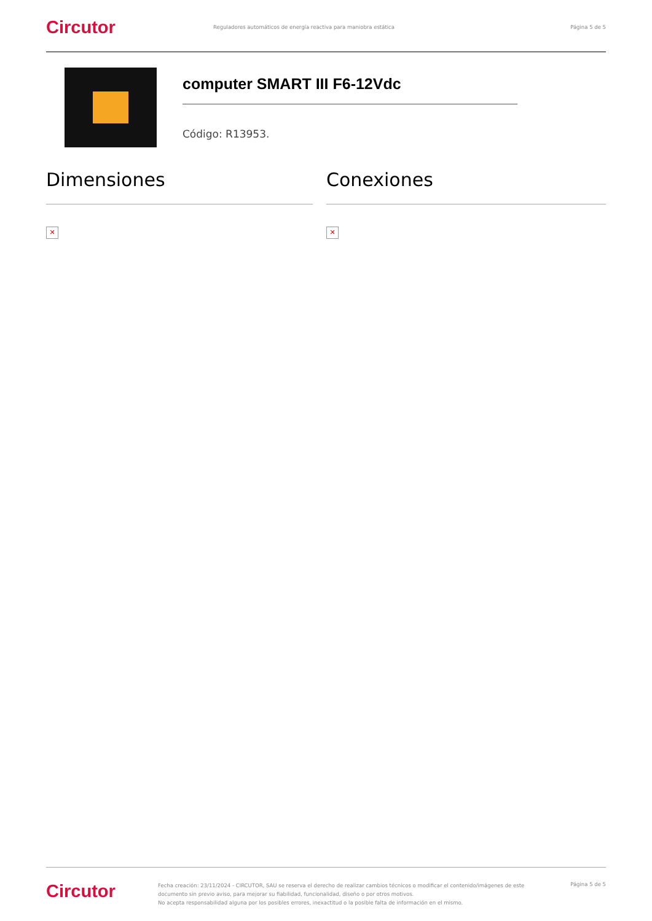Circutor
Reguladores automáticos de energía reactiva para maniobra estática
Página 5 de 5
computer SMART III F6-12Vdc
Código: R13953.
Dimensiones
✕
Conexiones
✕
Circutor
Fecha creación: 23/11/2024 - CIRCUTOR, SAU se reserva el derecho de realizar cambios técnicos o modificar el contenido/imágenes de este documento sin previo aviso, para mejorar su fiabilidad, funcionalidad, diseño o por otros motivos.
No acepta responsabilidad alguna por los posibles errores, inexactitud o la posible falta de información en el mismo.
Página 5 de 5